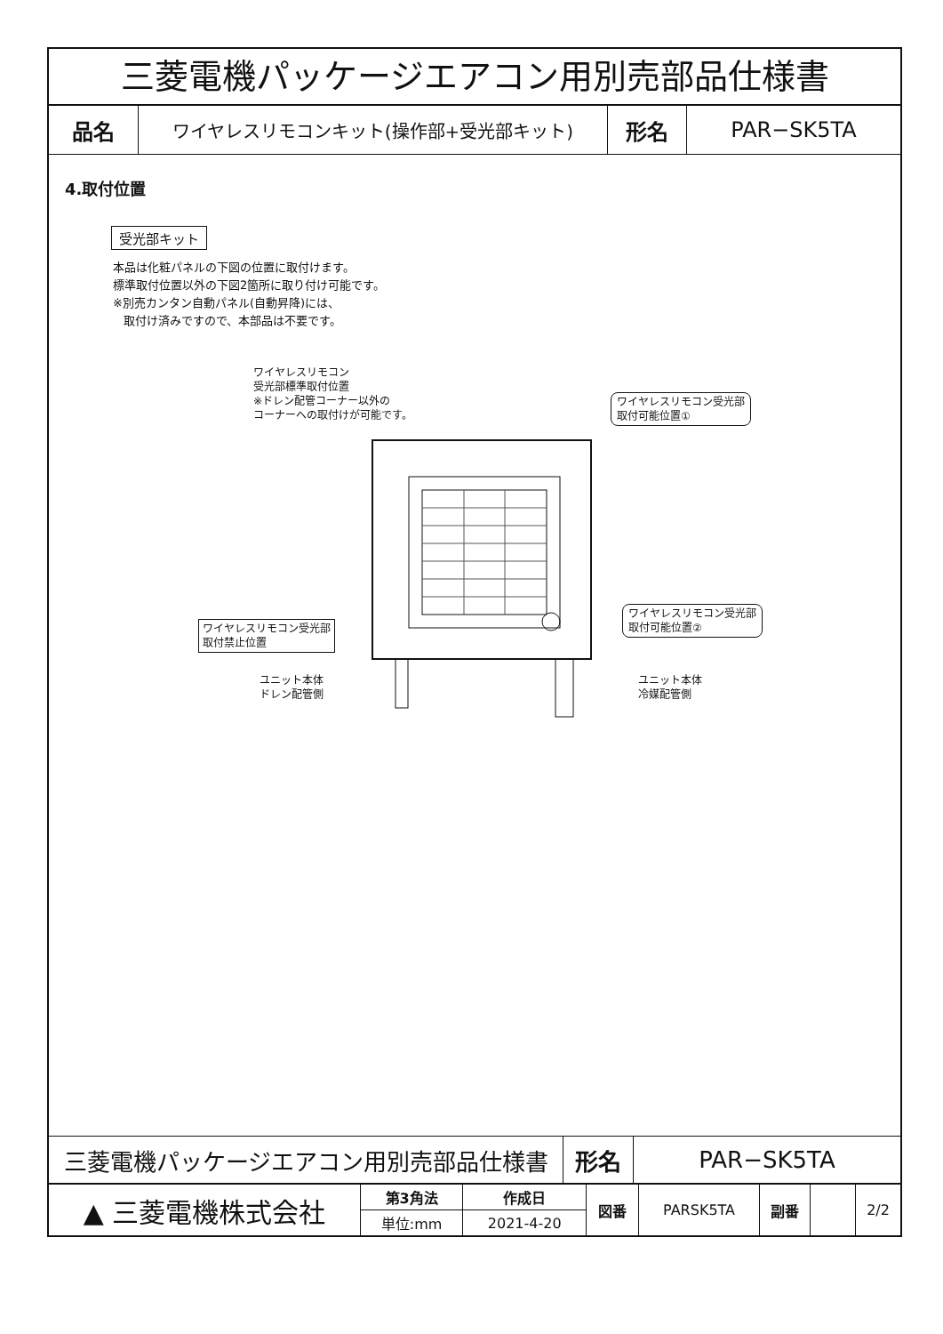三菱電機パッケージエアコン用別売部品仕様書
| 品名 | ワイヤレスリモコンキット(操作部+受光部キット) | 形名 | PAR−SK5TA |
4.取付位置
受光部キット
本品は化粧パネルの下図の位置に取付けます。
標準取付位置以外の下図2箇所に取り付け可能です。
※別売カンタン自動パネル(自動昇降)には、
取付け済みですので、本部品は不要です。
ワイヤレスリモコン
受光部標準取付位置
※ドレン配管コーナー以外の
コーナーへの取付けが可能です。
ワイヤレスリモコン受光部
取付可能位置①
ワイヤレスリモコン受光部
取付可能位置②
ワイヤレスリモコン受光部
取付禁止位置
ユニット本体
ドレン配管側
ユニット本体
冷媒配管側
| 三菱電機パッケージエアコン用別売部品仕様書 | 形名 | PAR−SK5TA |
| ▲ 三菱電機株式会社 | 第3角法 | 作成日 | 図番 | PARSK5TA | 副番 | | 2/2 |
| | 単位:mm | 2021-4-20 | | | | | |